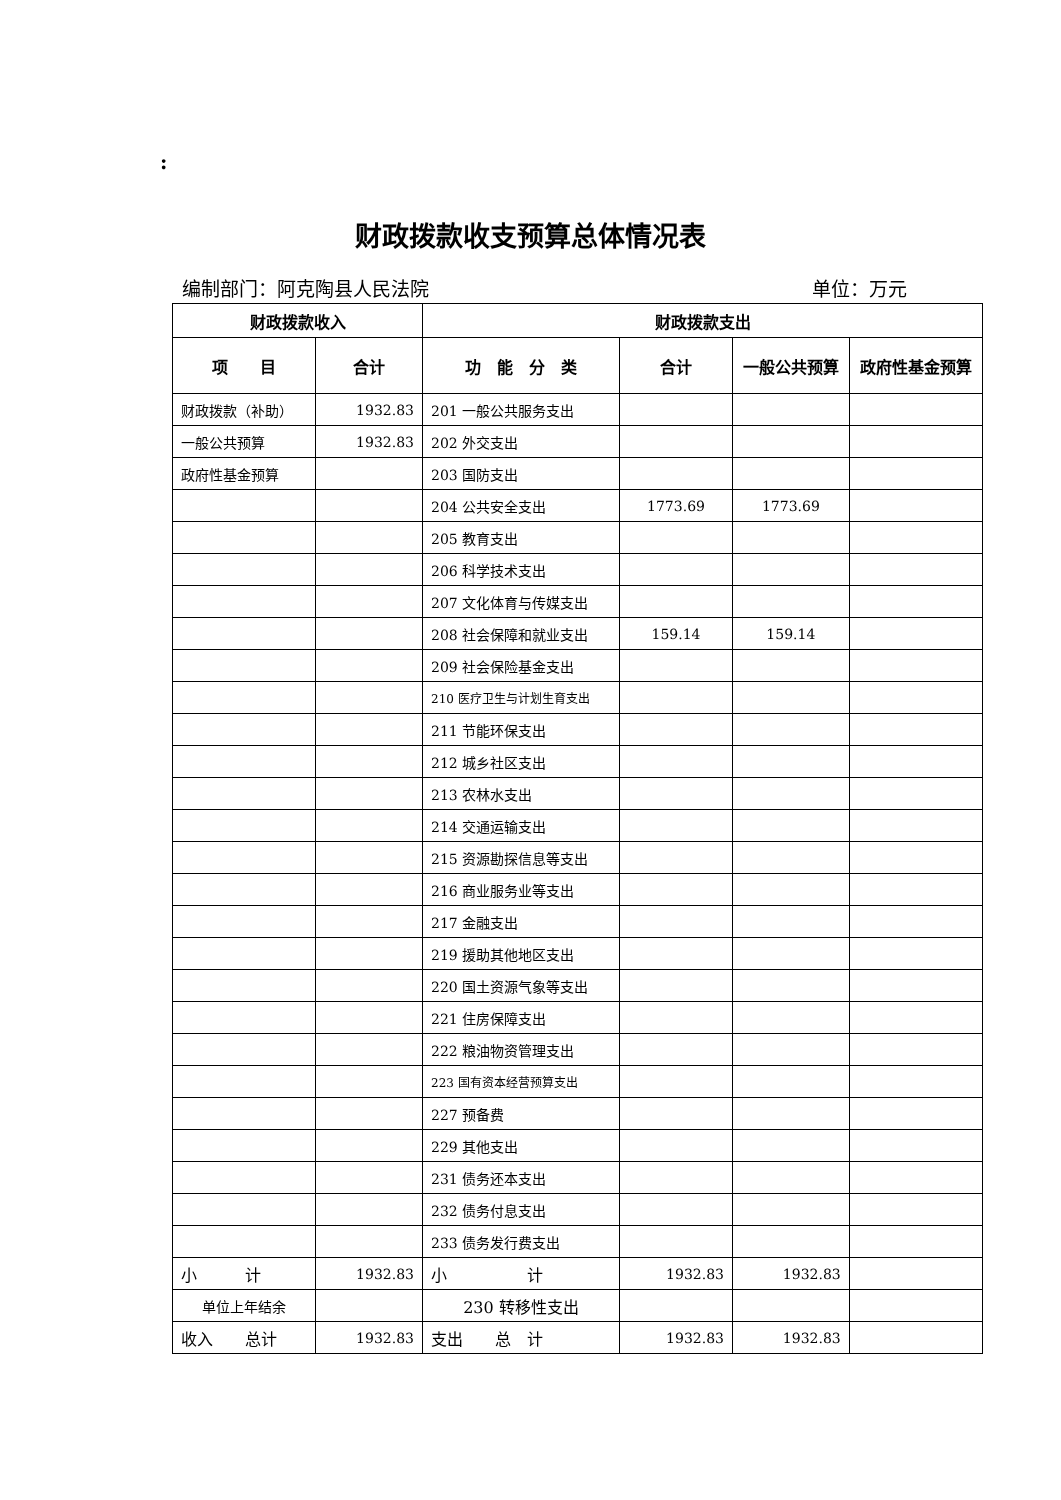:
财政拨款收支预算总体情况表
编制部门：阿克陶县人民法院 单位：万元
| 财政拨款收入 | | 财政拨款支出 | | | |
| --- | --- | --- | --- | --- | --- |
| 项 目 | 合计 | 功 能 分 类 | 合计 | 一般公共预算 | 政府性基金预算 |
| 财政拨款（补助） | 1932.83 | 201 一般公共服务支出 | | | |
| 一般公共预算 | 1932.83 | 202 外交支出 | | | |
| 政府性基金预算 | | 203 国防支出 | | | |
| | | 204 公共安全支出 | 1773.69 | 1773.69 | |
| | | 205 教育支出 | | | |
| | | 206 科学技术支出 | | | |
| | | 207 文化体育与传媒支出 | | | |
| | | 208 社会保障和就业支出 | 159.14 | 159.14 | |
| | | 209 社会保险基金支出 | | | |
| | | 210 医疗卫生与计划生育支出 | | | |
| | | 211 节能环保支出 | | | |
| | | 212 城乡社区支出 | | | |
| | | 213 农林水支出 | | | |
| | | 214 交通运输支出 | | | |
| | | 215 资源勘探信息等支出 | | | |
| | | 216 商业服务业等支出 | | | |
| | | 217 金融支出 | | | |
| | | 219 援助其他地区支出 | | | |
| | | 220 国土资源气象等支出 | | | |
| | | 221 住房保障支出 | | | |
| | | 222 粮油物资管理支出 | | | |
| | | 223 国有资本经营预算支出 | | | |
| | | 227 预备费 | | | |
| | | 229 其他支出 | | | |
| | | 231 债务还本支出 | | | |
| | | 232 债务付息支出 | | | |
| | | 233 债务发行费支出 | | | |
| 小 计 | 1932.83 | 小 计 | 1932.83 | 1932.83 | |
| 单位上年结余 | | 230 转移性支出 | | | |
| 收入 总计 | 1932.83 | 支出 总 计 | 1932.83 | 1932.83 | |